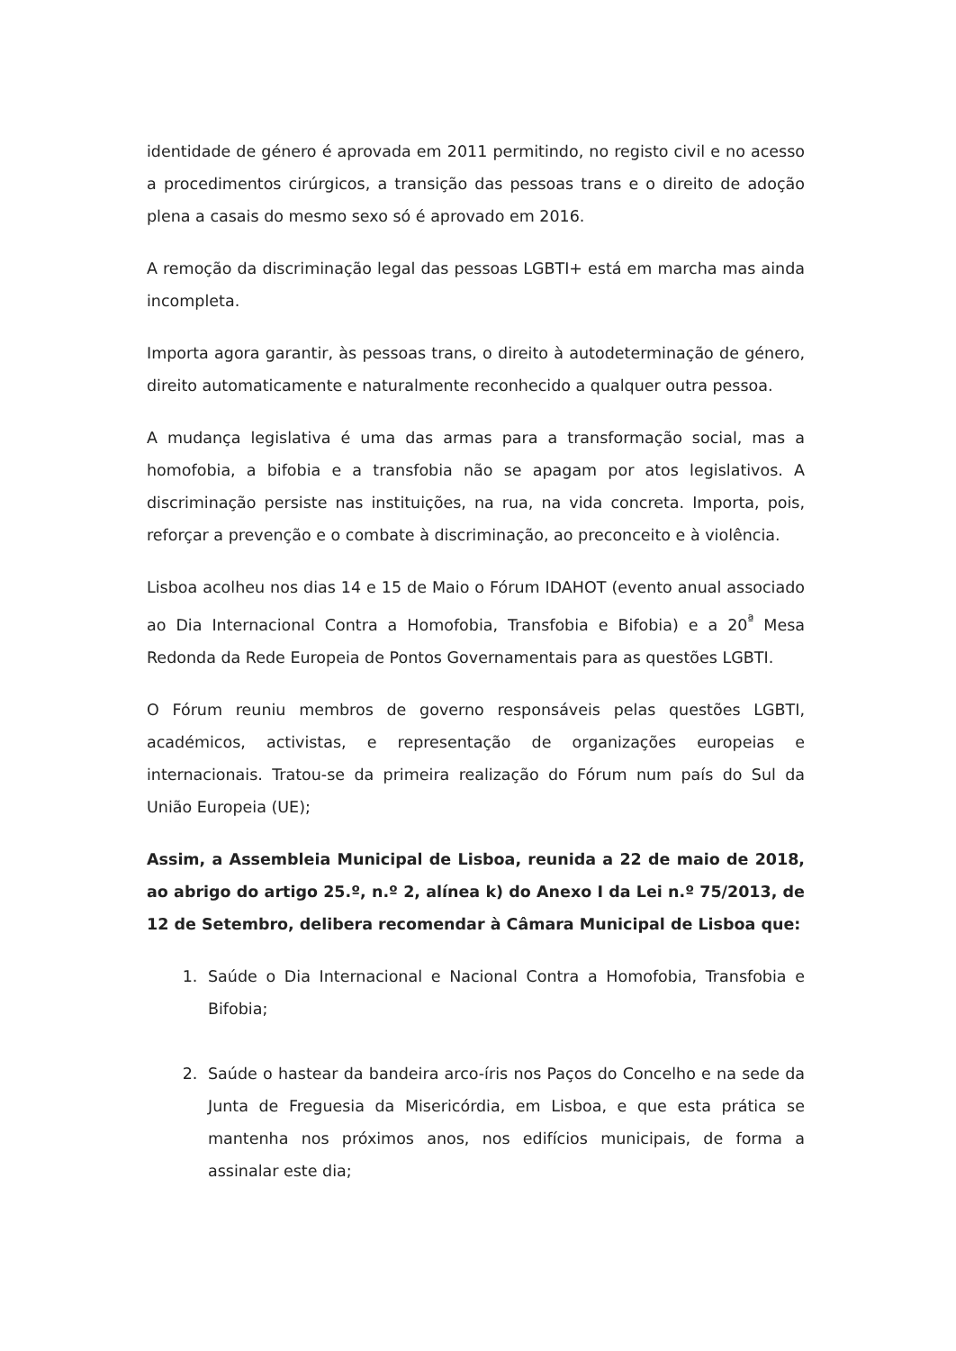identidade de género é aprovada em 2011 permitindo, no registo civil e no acesso a procedimentos cirúrgicos, a transição das pessoas trans e o direito de adoção plena a casais do mesmo sexo só é aprovado em 2016.
A remoção da discriminação legal das pessoas LGBTI+ está em marcha mas ainda incompleta.
Importa agora garantir, às pessoas trans, o direito à autodeterminação de género, direito automaticamente e naturalmente reconhecido a qualquer outra pessoa.
A mudança legislativa é uma das armas para a transformação social, mas a homofobia, a bifobia e a transfobia não se apagam por atos legislativos. A discriminação persiste nas instituições, na rua, na vida concreta. Importa, pois, reforçar a prevenção e o combate à discriminação, ao preconceito e à violência.
Lisboa acolheu nos dias 14 e 15 de Maio o Fórum IDAHOT (evento anual associado ao Dia Internacional Contra a Homofobia, Transfobia e Bifobia) e a 20<sup>ª</sup> Mesa Redonda da Rede Europeia de Pontos Governamentais para as questões LGBTI.
O Fórum reuniu membros de governo responsáveis pelas questões LGBTI, académicos, activistas, e representação de organizações europeias e internacionais. Tratou-se da primeira realização do Fórum num país do Sul da União Europeia (UE);
Assim, a Assembleia Municipal de Lisboa, reunida a 22 de maio de 2018, ao abrigo do artigo 25.º, n.º 2, alínea k) do Anexo I da Lei n.º 75/2013, de 12 de Setembro, delibera recomendar à Câmara Municipal de Lisboa que:
1. Saúde o Dia Internacional e Nacional Contra a Homofobia, Transfobia e Bifobia;
2. Saúde o hastear da bandeira arco-íris nos Paços do Concelho e na sede da Junta de Freguesia da Misericórdia, em Lisboa, e que esta prática se mantenha nos próximos anos, nos edifícios municipais, de forma a assinalar este dia;